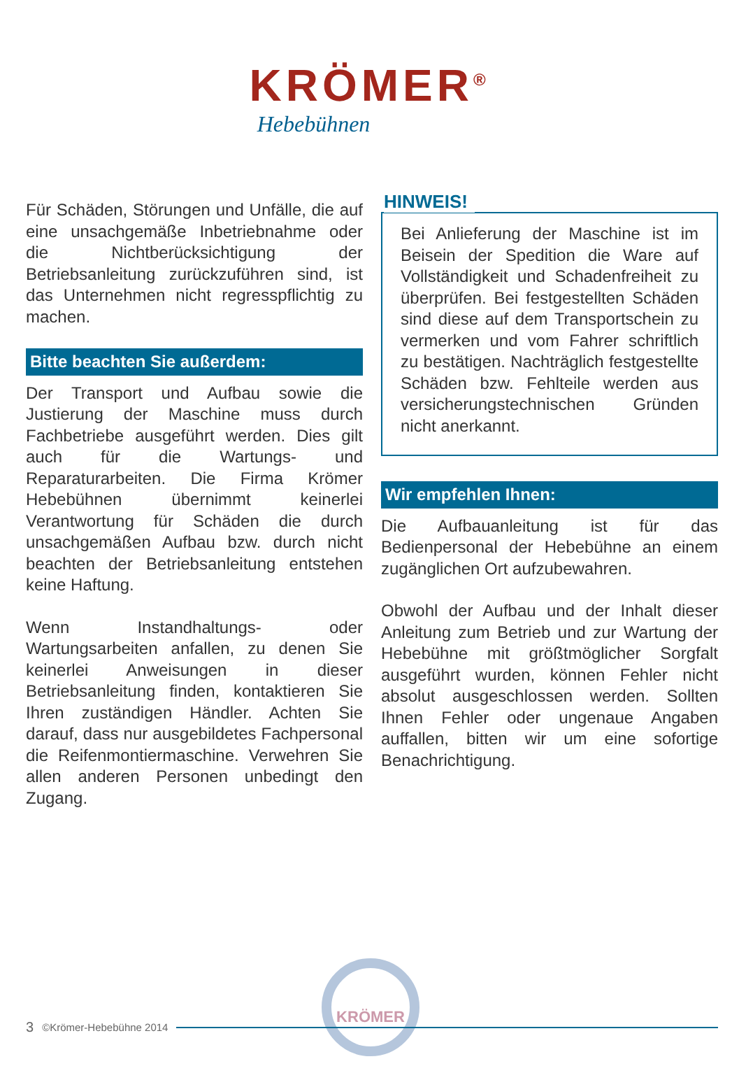KRÖMER<sup>®</sup>
Hebebühnen
Für Schäden, Störungen und Unfälle, die auf eine unsachgemäße Inbetriebnahme oder die Nichtberücksichtigung der Betriebsanleitung zurückzuführen sind, ist das Unternehmen nicht regresspflichtig zu machen.
Bitte beachten Sie außerdem:
Der Transport und Aufbau sowie die Justierung der Maschine muss durch Fachbetriebe ausgeführt werden. Dies gilt auch für die Wartungs- und Reparaturarbeiten. Die Firma Krömer Hebebühnen übernimmt keinerlei Verantwortung für Schäden die durch unsachgemäßen Aufbau bzw. durch nicht beachten der Betriebsanleitung entstehen keine Haftung.
Wenn Instandhaltungs- oder Wartungsarbeiten anfallen, zu denen Sie keinerlei Anweisungen in dieser Betriebsanleitung finden, kontaktieren Sie Ihren zuständigen Händler. Achten Sie darauf, dass nur ausgebildetes Fachpersonal die Reifenmontiermaschine. Verwehren Sie allen anderen Personen unbedingt den Zugang.
HINWEIS!
Bei Anlieferung der Maschine ist im Beisein der Spedition die Ware auf Vollständigkeit und Schadenfreiheit zu überprüfen. Bei festgestellten Schäden sind diese auf dem Transportschein zu vermerken und vom Fahrer schriftlich zu bestätigen. Nachträglich festgestellte Schäden bzw. Fehlteile werden aus versicherungstechnischen Gründen nicht anerkannt.
Wir empfehlen Ihnen:
Die Aufbauanleitung ist für das Bedienpersonal der Hebebühne an einem zugänglichen Ort aufzubewahren.
Obwohl der Aufbau und der Inhalt dieser Anleitung zum Betrieb und zur Wartung der Hebebühne mit größtmöglicher Sorgfalt ausgeführt wurden, können Fehler nicht absolut ausgeschlossen werden. Sollten Ihnen Fehler oder ungenaue Angaben auffallen, bitten wir um eine sofortige Benachrichtigung.
KRÖMER
3 ©Krömer-Hebebühne 2014